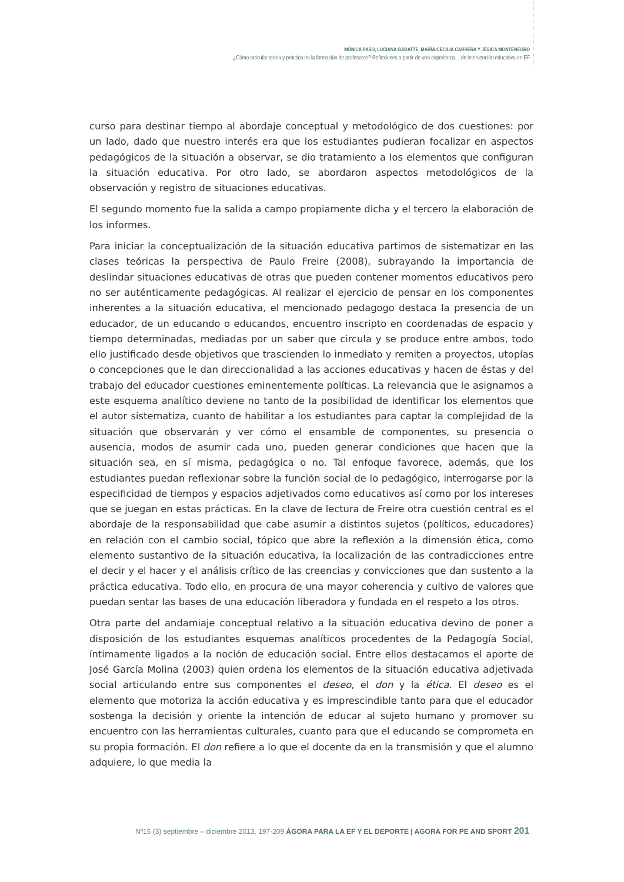MÓNICA PASO, LUCIANA GARATTE, MARÍA-CECILIA CARRERA Y JÉSICA MONTENEGRO
¿Cómo articular teoría y práctica en la formación de profesores? Reflexiones a partir de una experienca… de intervención educativa en EF
curso para destinar tiempo al abordaje conceptual y metodológico de dos cuestiones: por un lado, dado que nuestro interés era que los estudiantes pudieran focalizar en aspectos pedagógicos de la situación a observar, se dio tratamiento a los elementos que configuran la situación educativa. Por otro lado, se abordaron aspectos metodológicos de la observación y registro de situaciones educativas.
El segundo momento fue la salida a campo propiamente dicha y el tercero la elaboración de los informes.
Para iniciar la conceptualización de la situación educativa partimos de sistematizar en las clases teóricas la perspectiva de Paulo Freire (2008), subrayando la importancia de deslindar situaciones educativas de otras que pueden contener momentos educativos pero no ser auténticamente pedagógicas. Al realizar el ejercicio de pensar en los componentes inherentes a la situación educativa, el mencionado pedagogo destaca la presencia de un educador, de un educando o educandos, encuentro inscripto en coordenadas de espacio y tiempo determinadas, mediadas por un saber que circula y se produce entre ambos, todo ello justificado desde objetivos que trascienden lo inmediato y remiten a proyectos, utopías o concepciones que le dan direccionalidad a las acciones educativas y hacen de éstas y del trabajo del educador cuestiones eminentemente políticas. La relevancia que le asignamos a este esquema analítico deviene no tanto de la posibilidad de identificar los elementos que el autor sistematiza, cuanto de habilitar a los estudiantes para captar la complejidad de la situación que observarán y ver cómo el ensamble de componentes, su presencia o ausencia, modos de asumir cada uno, pueden generar condiciones que hacen que la situación sea, en sí misma, pedagógica o no. Tal enfoque favorece, además, que los estudiantes puedan reflexionar sobre la función social de lo pedagógico, interrogarse por la especificidad de tiempos y espacios adjetivados como educativos así como por los intereses que se juegan en estas prácticas. En la clave de lectura de Freire otra cuestión central es el abordaje de la responsabilidad que cabe asumir a distintos sujetos (políticos, educadores) en relación con el cambio social, tópico que abre la reflexión a la dimensión ética, como elemento sustantivo de la situación educativa, la localización de las contradicciones entre el decir y el hacer y el análisis crítico de las creencias y convicciones que dan sustento a la práctica educativa. Todo ello, en procura de una mayor coherencia y cultivo de valores que puedan sentar las bases de una educación liberadora y fundada en el respeto a los otros.
Otra parte del andamiaje conceptual relativo a la situación educativa devino de poner a disposición de los estudiantes esquemas analíticos procedentes de la Pedagogía Social, íntimamente ligados a la noción de educación social. Entre ellos destacamos el aporte de José García Molina (2003) quien ordena los elementos de la situación educativa adjetivada social articulando entre sus componentes el deseo, el don y la ética. El deseo es el elemento que motoriza la acción educativa y es imprescindible tanto para que el educador sostenga la decisión y oriente la intención de educar al sujeto humano y promover su encuentro con las herramientas culturales, cuanto para que el educando se comprometa en su propia formación. El don refiere a lo que el docente da en la transmisión y que el alumno adquiere, lo que media la
Nº15 (3) septiembre – diciembre 2013, 197-209 ÁGORA PARA LA EF Y EL DEPORTE | AGORA FOR PE AND SPORT 201